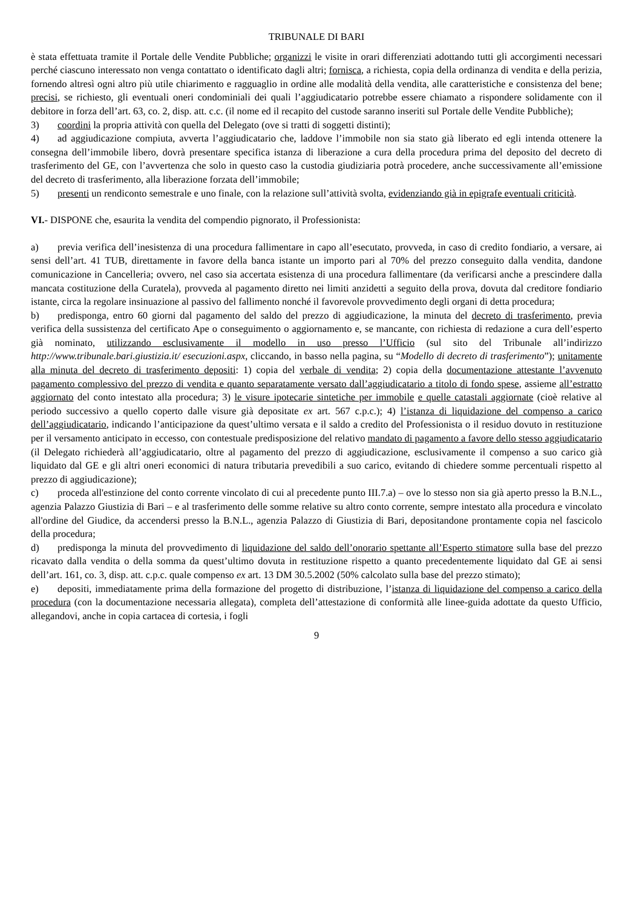TRIBUNALE DI BARI
è stata effettuata tramite il Portale delle Vendite Pubbliche; organizzi le visite in orari differenziati adottando tutti gli accorgimenti necessari perché ciascuno interessato non venga contattato o identificato dagli altri; fornisca, a richiesta, copia della ordinanza di vendita e della perizia, fornendo altresì ogni altro più utile chiarimento e ragguaglio in ordine alle modalità della vendita, alle caratteristiche e consistenza del bene; precisi, se richiesto, gli eventuali oneri condominiali dei quali l’aggiudicatario potrebbe essere chiamato a rispondere solidamente con il debitore in forza dell’art. 63, co. 2, disp. att. c.c. (il nome ed il recapito del custode saranno inseriti sul Portale delle Vendite Pubbliche);
3) coordini la propria attività con quella del Delegato (ove si tratti di soggetti distinti);
4) ad aggiudicazione compiuta, avverta l’aggiudicatario che, laddove l’immobile non sia stato già liberato ed egli intenda ottenere la consegna dell’immobile libero, dovrà presentare specifica istanza di liberazione a cura della procedura prima del deposito del decreto di trasferimento del GE, con l’avvertenza che solo in questo caso la custodia giudiziaria potrà procedere, anche successivamente all’emissione del decreto di trasferimento, alla liberazione forzata dell’immobile;
5) presenti un rendiconto semestrale e uno finale, con la relazione sull’attività svolta, evidenziando già in epigrafe eventuali criticità.
VI.- DISPONE che, esaurita la vendita del compendio pignorato, il Professionista:
a) previa verifica dell’inesistenza di una procedura fallimentare in capo all’esecutato, provveda, in caso di credito fondiario, a versare, ai sensi dell’art. 41 TUB, direttamente in favore della banca istante un importo pari al 70% del prezzo conseguito dalla vendita, dandone comunicazione in Cancelleria; ovvero, nel caso sia accertata esistenza di una procedura fallimentare (da verificarsi anche a prescindere dalla mancata costituzione della Curatela), provveda al pagamento diretto nei limiti anzidetti a seguito della prova, dovuta dal creditore fondiario istante, circa la regolare insinuazione al passivo del fallimento nonché il favorevole provvedimento degli organi di detta procedura;
b) predisponga, entro 60 giorni dal pagamento del saldo del prezzo di aggiudicazione, la minuta del decreto di trasferimento, previa verifica della sussistenza del certificato Ape o conseguimento o aggiornamento e, se mancante, con richiesta di redazione a cura dell’esperto già nominato, utilizzando esclusivamente il modello in uso presso l’Ufficio (sul sito del Tribunale all’indirizzo http://www.tribunale.bari.giustizia.it/ esecuzioni.aspx, cliccando, in basso nella pagina, su “Modello di decreto di trasferimento”); unitamente alla minuta del decreto di trasferimento depositi: 1) copia del verbale di vendita; 2) copia della documentazione attestante l’avvenuto pagamento complessivo del prezzo di vendita e quanto separatamente versato dall’aggiudicatario a titolo di fondo spese, assieme all’estratto aggiornato del conto intestato alla procedura; 3) le visure ipotecarie sintetiche per immobile e quelle catastali aggiornate (cioè relative al periodo successivo a quello coperto dalle visure già depositate ex art. 567 c.p.c.); 4) l’istanza di liquidazione del compenso a carico dell’aggiudicatario, indicando l’anticipazione da quest’ultimo versata e il saldo a credito del Professionista o il residuo dovuto in restituzione per il versamento anticipato in eccesso, con contestuale predisposizione del relativo mandato di pagamento a favore dello stesso aggiudicatario (il Delegato richiederà all’aggiudicatario, oltre al pagamento del prezzo di aggiudicazione, esclusivamente il compenso a suo carico già liquidato dal GE e gli altri oneri economici di natura tributaria prevedibili a suo carico, evitando di chiedere somme percentuali rispetto al prezzo di aggiudicazione);
c) proceda all'estinzione del conto corrente vincolato di cui al precedente punto III.7.a) – ove lo stesso non sia già aperto presso la B.N.L., agenzia Palazzo Giustizia di Bari – e al trasferimento delle somme relative su altro conto corrente, sempre intestato alla procedura e vincolato all'ordine del Giudice, da accendersi presso la B.N.L., agenzia Palazzo di Giustizia di Bari, depositandone prontamente copia nel fascicolo della procedura;
d) predisponga la minuta del provvedimento di liquidazione del saldo dell’onorario spettante all’Esperto stimatore sulla base del prezzo ricavato dalla vendita o della somma da quest’ultimo dovuta in restituzione rispetto a quanto precedentemente liquidato dal GE ai sensi dell’art. 161, co. 3, disp. att. c.p.c. quale compenso ex art. 13 DM 30.5.2002 (50% calcolato sulla base del prezzo stimato);
e) depositi, immediatamente prima della formazione del progetto di distribuzione, l’istanza di liquidazione del compenso a carico della procedura (con la documentazione necessaria allegata), completa dell’attestazione di conformità alle linee-guida adottate da questo Ufficio, allegandovi, anche in copia cartacea di cortesia, i fogli
9